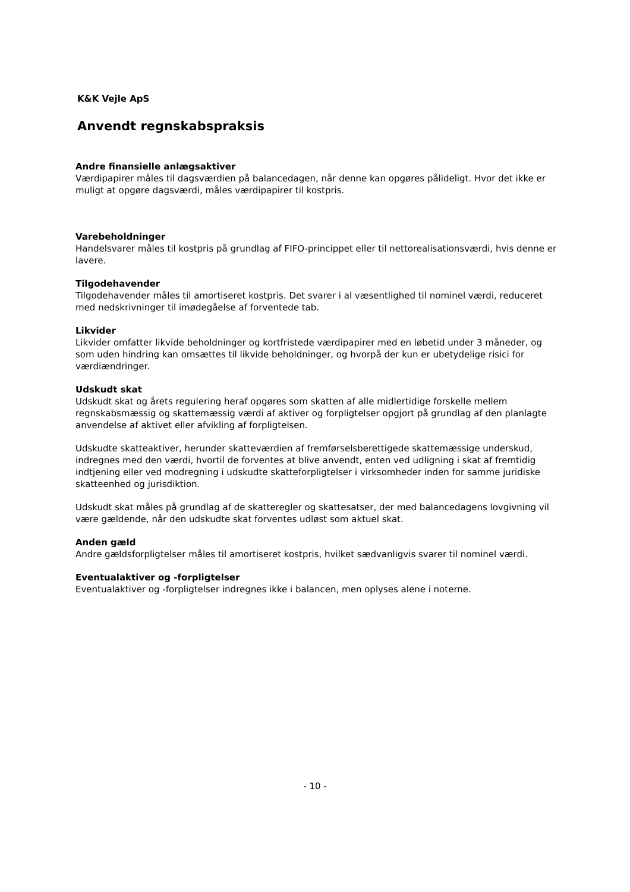K&K Vejle ApS
Anvendt regnskabspraksis
Andre finansielle anlægsaktiver
Værdipapirer måles til dagsværdien på balancedagen, når denne kan opgøres pålideligt. Hvor det ikke er muligt at opgøre dagsværdi, måles værdipapirer til kostpris.
Varebeholdninger
Handelsvarer måles til kostpris på grundlag af FIFO-princippet eller til nettorealisationsværdi, hvis denne er lavere.
Tilgodehavender
Tilgodehavender måles til amortiseret kostpris. Det svarer i al væsentlighed til nominel værdi, reduceret med nedskrivninger til imødegåelse af forventede tab.
Likvider
Likvider omfatter likvide beholdninger og kortfristede værdipapirer med en løbetid under 3 måneder, og som uden hindring kan omsættes til likvide beholdninger, og hvorpå der kun er ubetydelige risici for værdiændringer.
Udskudt skat
Udskudt skat og årets regulering heraf opgøres som skatten af alle midlertidige forskelle mellem regnskabsmæssig og skattemæssig værdi af aktiver og forpligtelser opgjort på grundlag af den planlagte anvendelse af aktivet eller afvikling af forpligtelsen.
Udskudte skatteaktiver, herunder skatteværdien af fremførselsberettigede skattemæssige underskud, indregnes med den værdi, hvortil de forventes at blive anvendt, enten ved udligning i skat af fremtidig indtjening eller ved modregning i udskudte skatteforpligtelser i virksomheder inden for samme juridiske skatteenhed og jurisdiktion.
Udskudt skat måles på grundlag af de skatteregler og skattesatser, der med balancedagens lovgivning vil være gældende, når den udskudte skat forventes udløst som aktuel skat.
Anden gæld
Andre gældsforpligtelser måles til amortiseret kostpris, hvilket sædvanligvis svarer til nominel værdi.
Eventualaktiver og -forpligtelser
Eventualaktiver og -forpligtelser indregnes ikke i balancen, men oplyses alene i noterne.
- 10 -